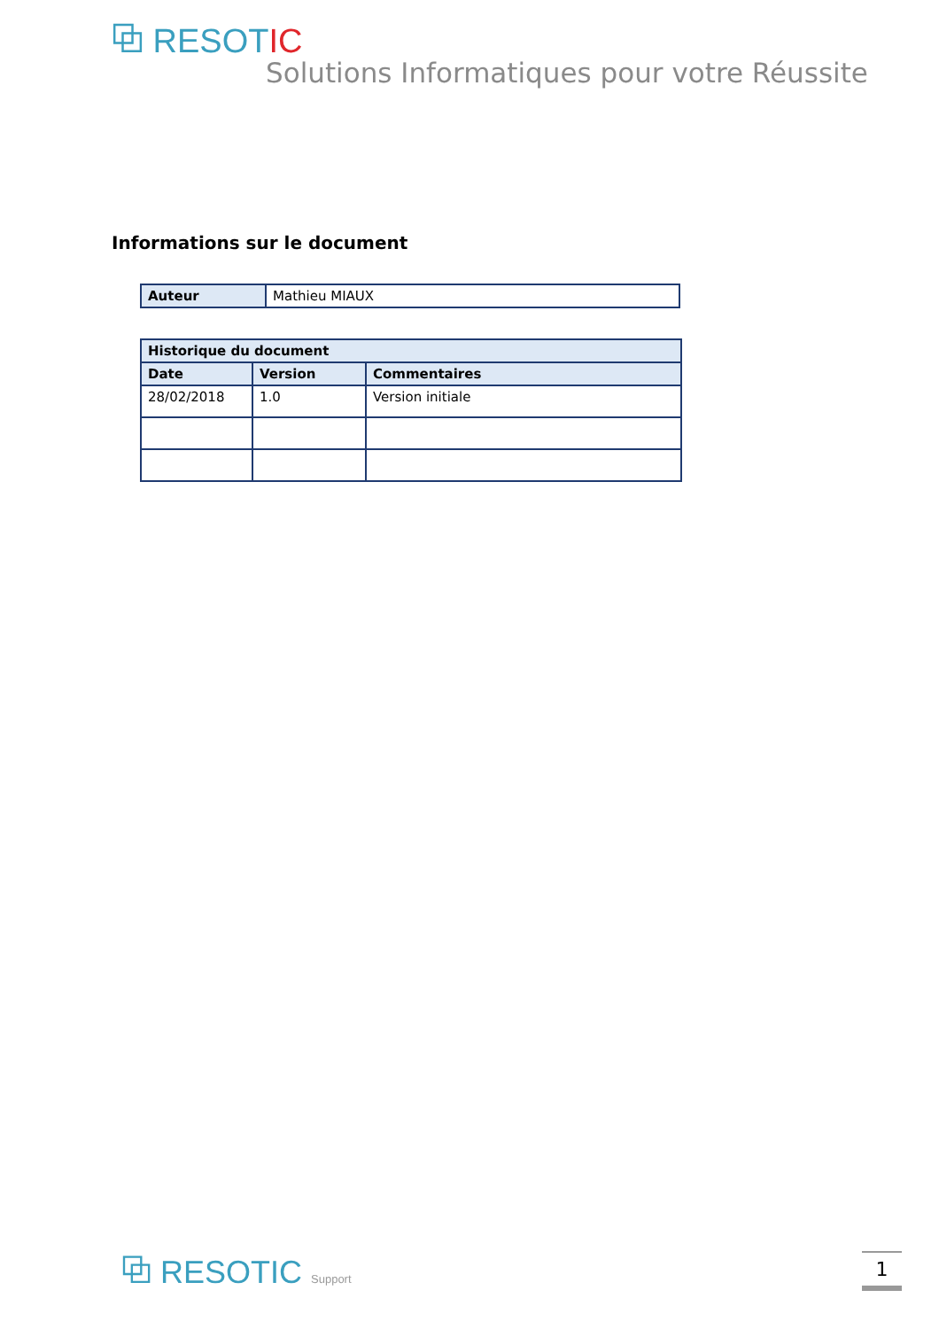⧉ RESOTIC
Solutions Informatiques pour votre Réussite
Informations sur le document
| Auteur | Mathieu MIAUX |
| Historique du document | | |
| --- | --- | --- |
| Date | Version | Commentaires |
| 28/02/2018 | 1.0 | Version initiale |
⧉ RESOTIC Support 1